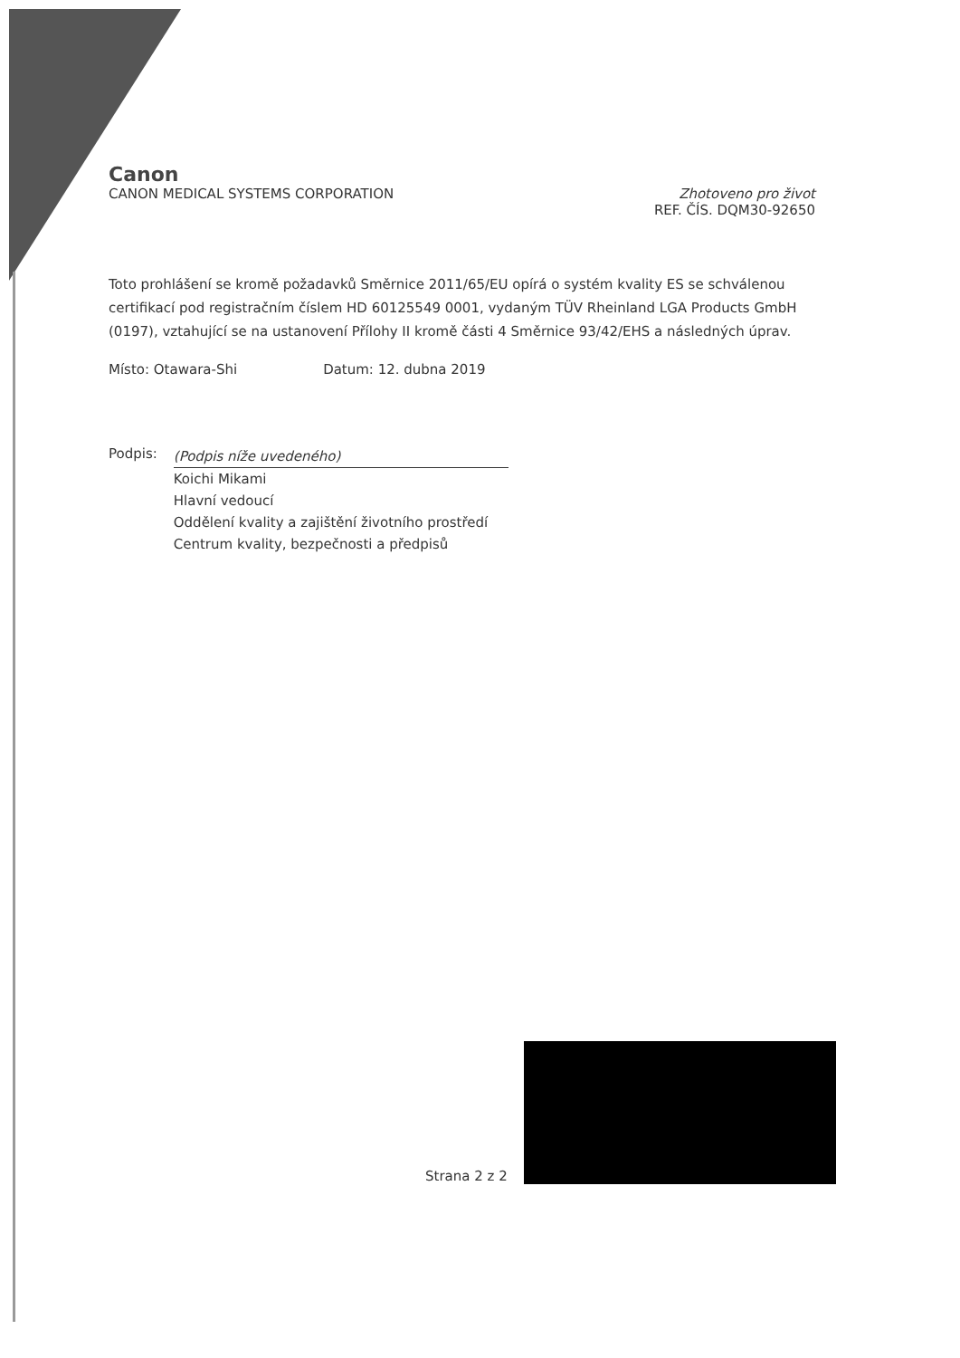Canon
CANON MEDICAL SYSTEMS CORPORATION
Zhotoveno pro život
REF. ČÍS. DQM30-92650
Toto prohlášení se kromě požadavků Směrnice 2011/65/EU opírá o systém kvality ES se schválenou certifikací pod registračním číslem HD 60125549 0001, vydaným TÜV Rheinland LGA Products GmbH (0197), vztahující se na ustanovení Přílohy II kromě části 4 Směrnice 93/42/EHS a následných úprav.
Místo: Otawara-Shi Datum: 12. dubna 2019
Podpis:
(Podpis níže uvedeného)
Koichi Mikami
Hlavní vedoucí
Oddělení kvality a zajištění životního prostředí
Centrum kvality, bezpečnosti a předpisů
Strana 2 z 2